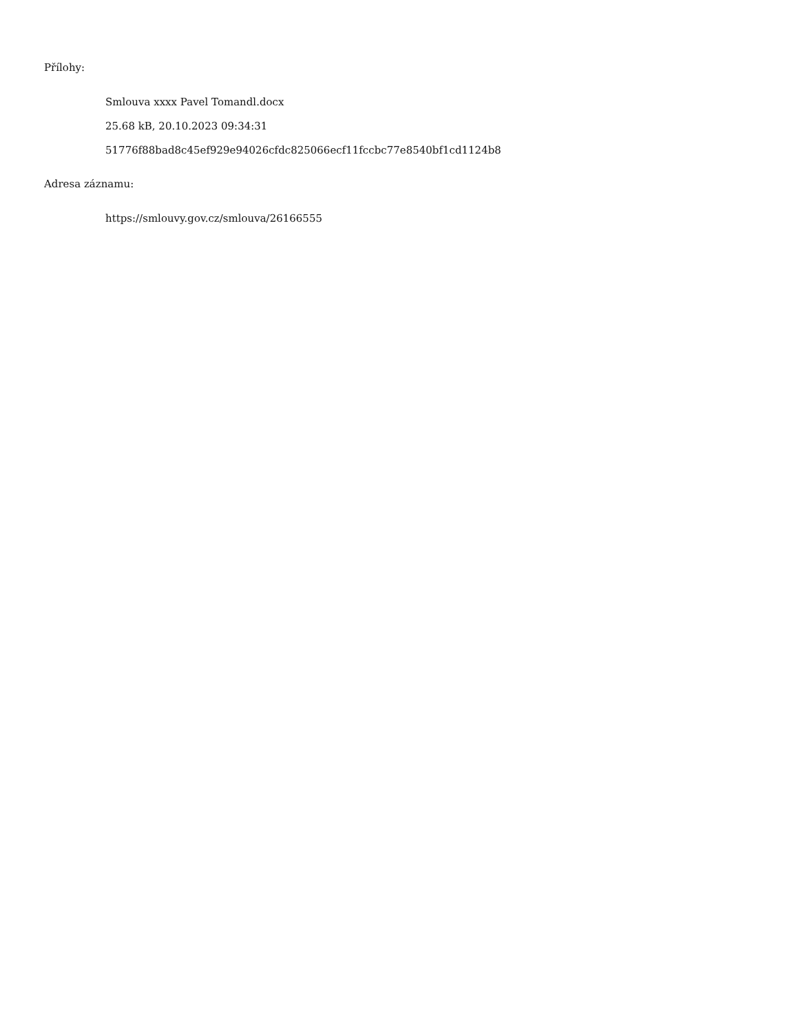Přílohy:
Smlouva xxxx Pavel Tomandl.docx
25.68 kB, 20.10.2023 09:34:31
51776f88bad8c45ef929e94026cfdc825066ecf11fccbc77e8540bf1cd1124b8
Adresa záznamu:
https://smlouvy.gov.cz/smlouva/26166555